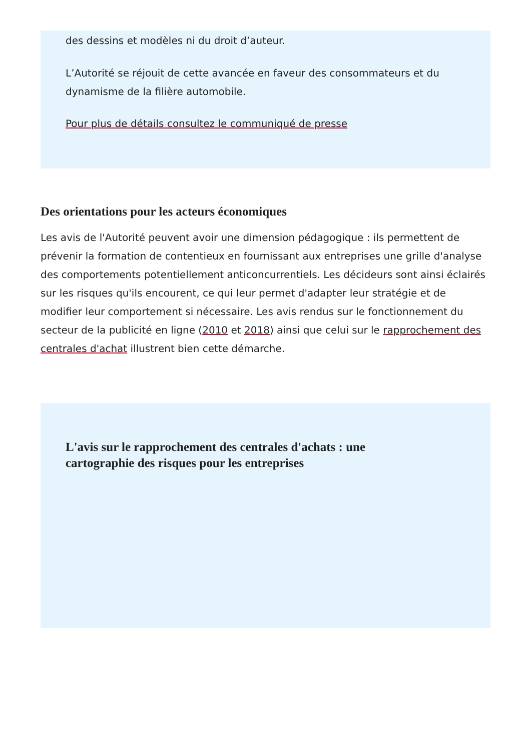des dessins et modèles ni du droit d’auteur.
L’Autorité se réjouit de cette avancée en faveur des consommateurs et du dynamisme de la filière automobile.
Pour plus de détails consultez le communiqué de presse
Des orientations pour les acteurs économiques
Les avis de l'Autorité peuvent avoir une dimension pédagogique : ils permettent de prévenir la formation de contentieux en fournissant aux entreprises une grille d'analyse des comportements potentiellement anticoncurrentiels. Les décideurs sont ainsi éclairés sur les risques qu'ils encourent, ce qui leur permet d'adapter leur stratégie et de modifier leur comportement si nécessaire. Les avis rendus sur le fonctionnement du secteur de la publicité en ligne (2010 et 2018) ainsi que celui sur le rapprochement des centrales d'achat illustrent bien cette démarche.
L'avis sur le rapprochement des centrales d'achats : une cartographie des risques pour les entreprises